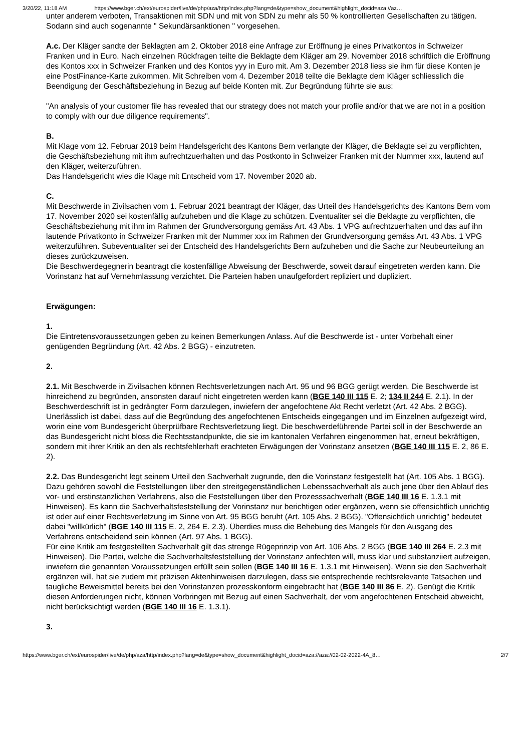3/20/22, 11:18 AM https://www.bger.ch/ext/eurospider/live/de/php/aza/http/index.php?lang=de&type=show_document&highlight_docid=aza://az…
unter anderem verboten, Transaktionen mit SDN und mit von SDN zu mehr als 50 % kontrollierten Gesellschaften zu tätigen. Sodann sind auch sogenannte " Sekundärsanktionen " vorgesehen.
A.c. Der Kläger sandte der Beklagten am 2. Oktober 2018 eine Anfrage zur Eröffnung je eines Privatkontos in Schweizer Franken und in Euro. Nach einzelnen Rückfragen teilte die Beklagte dem Kläger am 29. November 2018 schriftlich die Eröffnung des Kontos xxx in Schweizer Franken und des Kontos yyy in Euro mit. Am 3. Dezember 2018 liess sie ihm für diese Konten je eine PostFinance-Karte zukommen. Mit Schreiben vom 4. Dezember 2018 teilte die Beklagte dem Kläger schliesslich die Beendigung der Geschäftsbeziehung in Bezug auf beide Konten mit. Zur Begründung führte sie aus:
"An analysis of your customer file has revealed that our strategy does not match your profile and/or that we are not in a position to comply with our due diligence requirements".
B.
Mit Klage vom 12. Februar 2019 beim Handelsgericht des Kantons Bern verlangte der Kläger, die Beklagte sei zu verpflichten, die Geschäftsbeziehung mit ihm aufrechtzuerhalten und das Postkonto in Schweizer Franken mit der Nummer xxx, lautend auf den Kläger, weiterzuführen.
Das Handelsgericht wies die Klage mit Entscheid vom 17. November 2020 ab.
C.
Mit Beschwerde in Zivilsachen vom 1. Februar 2021 beantragt der Kläger, das Urteil des Handelsgerichts des Kantons Bern vom 17. November 2020 sei kostenfällig aufzuheben und die Klage zu schützen. Eventualiter sei die Beklagte zu verpflichten, die Geschäftsbeziehung mit ihm im Rahmen der Grundversorgung gemäss Art. 43 Abs. 1 VPG aufrechtzuerhalten und das auf ihn lautende Privatkonto in Schweizer Franken mit der Nummer xxx im Rahmen der Grundversorgung gemäss Art. 43 Abs. 1 VPG weiterzuführen. Subeventualiter sei der Entscheid des Handelsgerichts Bern aufzuheben und die Sache zur Neubeurteilung an dieses zurückzuweisen.
Die Beschwerdegegnerin beantragt die kostenfällige Abweisung der Beschwerde, soweit darauf eingetreten werden kann. Die Vorinstanz hat auf Vernehmlassung verzichtet. Die Parteien haben unaufgefordert repliziert und dupliziert.
Erwägungen:
1.
Die Eintretensvoraussetzungen geben zu keinen Bemerkungen Anlass. Auf die Beschwerde ist - unter Vorbehalt einer genügenden Begründung (Art. 42 Abs. 2 BGG) - einzutreten.
2.
2.1. Mit Beschwerde in Zivilsachen können Rechtsverletzungen nach Art. 95 und 96 BGG gerügt werden. Die Beschwerde ist hinreichend zu begründen, ansonsten darauf nicht eingetreten werden kann (BGE 140 III 115 E. 2; 134 II 244 E. 2.1). In der Beschwerdeschrift ist in gedrängter Form darzulegen, inwiefern der angefochtene Akt Recht verletzt (Art. 42 Abs. 2 BGG). Unerlässlich ist dabei, dass auf die Begründung des angefochtenen Entscheids eingegangen und im Einzelnen aufgezeigt wird, worin eine vom Bundesgericht überprüfbare Rechtsverletzung liegt. Die beschwerdeführende Partei soll in der Beschwerde an das Bundesgericht nicht bloss die Rechtsstandpunkte, die sie im kantonalen Verfahren eingenommen hat, erneut bekräftigen, sondern mit ihrer Kritik an den als rechtsfehlerhaft erachteten Erwägungen der Vorinstanz ansetzen (BGE 140 III 115 E. 2, 86 E. 2).
2.2. Das Bundesgericht legt seinem Urteil den Sachverhalt zugrunde, den die Vorinstanz festgestellt hat (Art. 105 Abs. 1 BGG). Dazu gehören sowohl die Feststellungen über den streitgegenständlichen Lebenssachverhalt als auch jene über den Ablauf des vor- und erstinstanzlichen Verfahrens, also die Feststellungen über den Prozesssachverhalt (BGE 140 III 16 E. 1.3.1 mit Hinweisen). Es kann die Sachverhaltsfeststellung der Vorinstanz nur berichtigen oder ergänzen, wenn sie offensichtlich unrichtig ist oder auf einer Rechtsverletzung im Sinne von Art. 95 BGG beruht (Art. 105 Abs. 2 BGG). "Offensichtlich unrichtig" bedeutet dabei "willkürlich" (BGE 140 III 115 E. 2, 264 E. 2.3). Überdies muss die Behebung des Mangels für den Ausgang des Verfahrens entscheidend sein können (Art. 97 Abs. 1 BGG).
Für eine Kritik am festgestellten Sachverhalt gilt das strenge Rügeprinzip von Art. 106 Abs. 2 BGG (BGE 140 III 264 E. 2.3 mit Hinweisen). Die Partei, welche die Sachverhaltsfeststellung der Vorinstanz anfechten will, muss klar und substanziiert aufzeigen, inwiefern die genannten Voraussetzungen erfüllt sein sollen (BGE 140 III 16 E. 1.3.1 mit Hinweisen). Wenn sie den Sachverhalt ergänzen will, hat sie zudem mit präzisen Aktenhinweisen darzulegen, dass sie entsprechende rechtsrelevante Tatsachen und taugliche Beweismittel bereits bei den Vorinstanzen prozesskonform eingebracht hat (BGE 140 III 86 E. 2). Genügt die Kritik diesen Anforderungen nicht, können Vorbringen mit Bezug auf einen Sachverhalt, der vom angefochtenen Entscheid abweicht, nicht berücksichtigt werden (BGE 140 III 16 E. 1.3.1).
3.
https://www.bger.ch/ext/eurospider/live/de/php/aza/http/index.php?lang=de&type=show_document&highlight_docid=aza://aza://02-02-2022-4A_8… 2/7